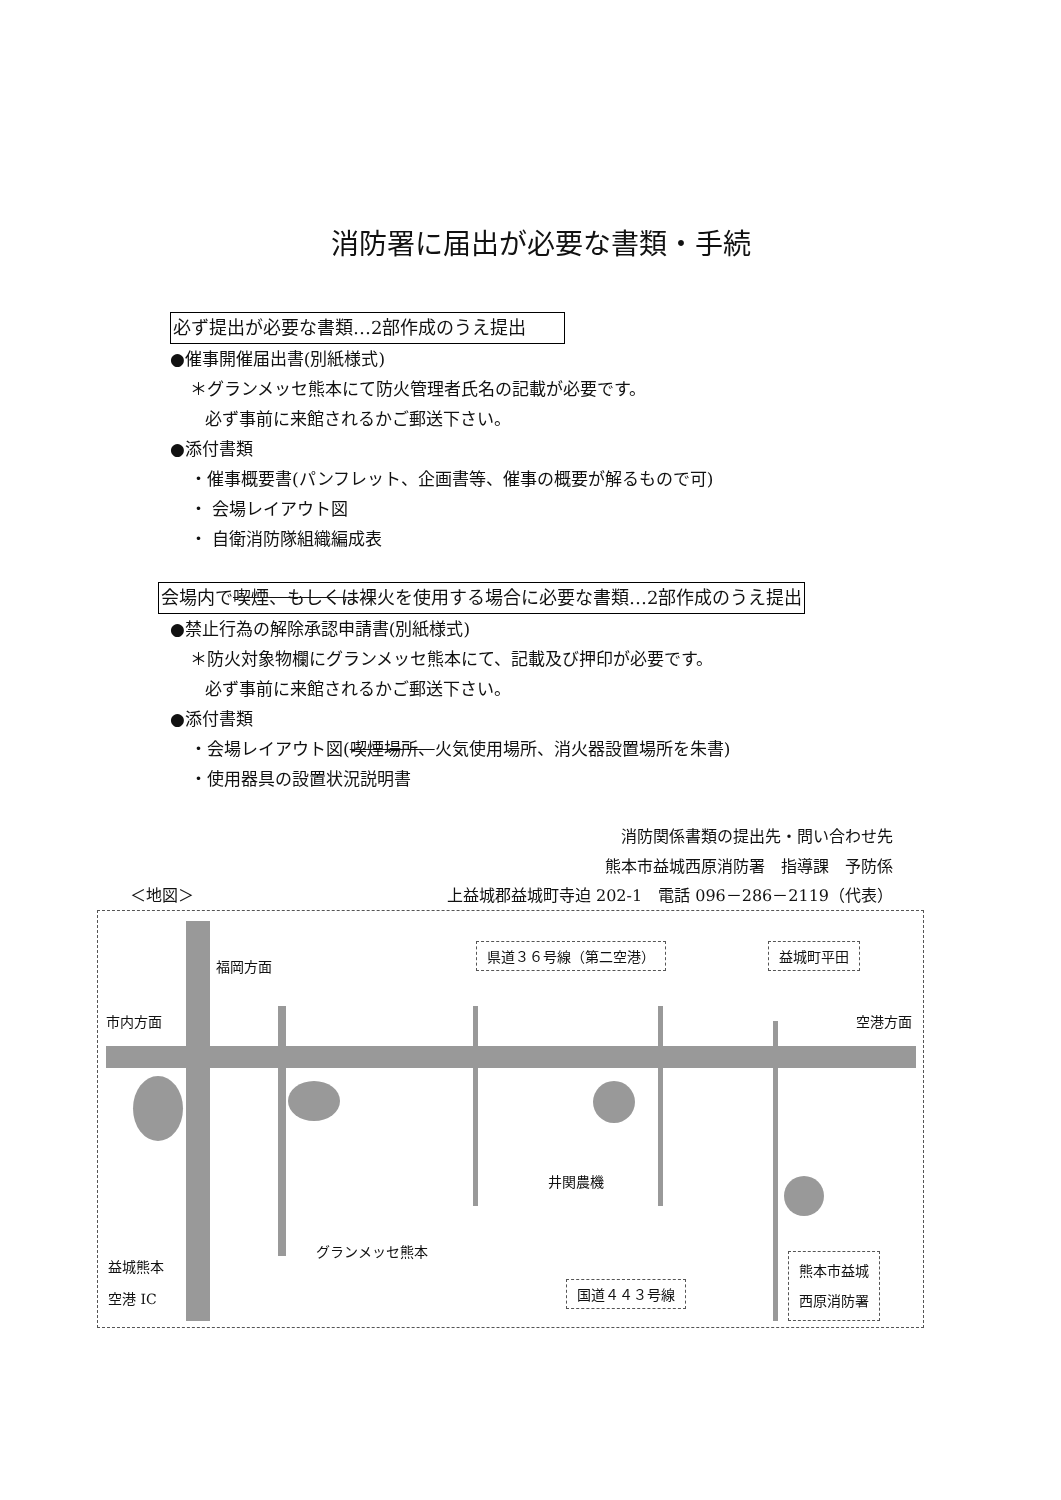消防署に届出が必要な書類・手続
必ず提出が必要な書類…2部作成のうえ提出　　
●催事開催届出書(別紙様式)
＊グランメッセ熊本にて防火管理者氏名の記載が必要です。
必ず事前に来館されるかご郵送下さい。
●添付書類
・催事概要書(パンフレット、企画書等、催事の概要が解るもので可)
・ 会場レイアウト図
・ 自衛消防隊組織編成表
会場内で喫煙、もしくは裸火を使用する場合に必要な書類…2部作成のうえ提出
●禁止行為の解除承認申請書(別紙様式)
＊防火対象物欄にグランメッセ熊本にて、記載及び押印が必要です。
必ず事前に来館されるかご郵送下さい。
●添付書類
・会場レイアウト図(喫煙場所、火気使用場所、消火器設置場所を朱書)
・使用器具の設置状況説明書
消防関係書類の提出先・問い合わせ先
熊本市益城西原消防署　指導課　予防係
＜地図＞ 上益城郡益城町寺迫 202-1　電話 096－286－2119（代表）
福岡方面
市内方面 空港方面
県道３６号線（第二空港） 益城町平田
井関農機
グランメッセ熊本
益城熊本
空港 IC
国道４４３号線
熊本市益城
西原消防署